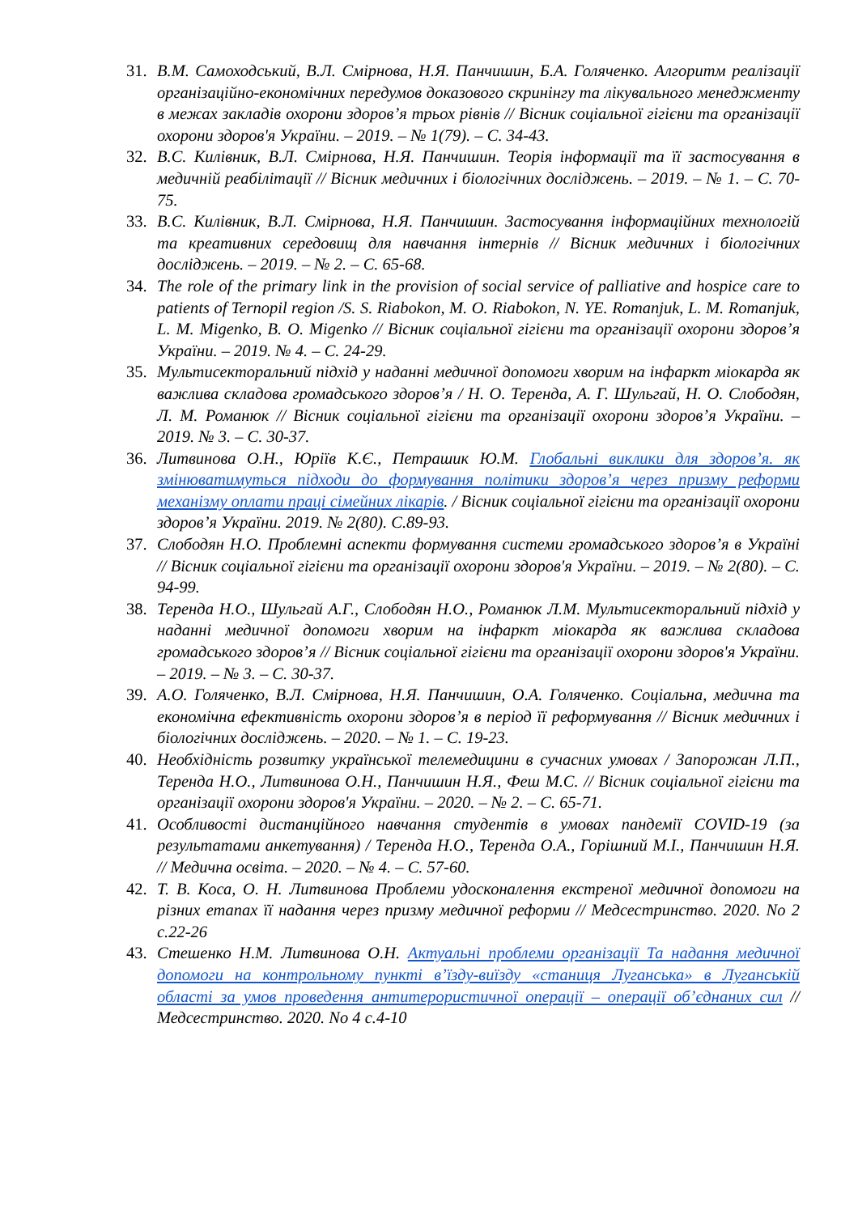31. В.М. Самоходський, В.Л. Смірнова, Н.Я. Панчишин, Б.А. Голяченко. Алгоритм реалізації організаційно-економічних передумов доказового скринінгу та лікувального менеджменту в межах закладів охорони здоров’я трьох рівнів // Вісник соціальної гігієни та організації охорони здоров'я України. – 2019. – № 1(79). – С. 34-43.
32. В.С. Килівник, В.Л. Смірнова, Н.Я. Панчишин. Теорія інформації та її застосування в медичній реабілітації // Вісник медичних і біологічних досліджень. – 2019. – № 1. – С. 70-75.
33. В.С. Килівник, В.Л. Смірнова, Н.Я. Панчишин. Застосування інформаційних технологій та креативних середовищ для навчання інтернів // Вісник медичних і біологічних досліджень. – 2019. – № 2. – С. 65-68.
34. The role of the primary link in the provision of social service of palliative and hospice care to patients of Ternopil region /S. S. Riabokon, M. O. Riabokon, N. YE. Romanjuk, L. M. Romanjuk, L. M. Migenko, B. O. Migenko // Вісник соціальної гігієни та організації охорони здоров’я України. – 2019. № 4. – С. 24-29.
35. Мультисекторальний підхід у наданні медичної допомоги хворим на інфаркт міокарда як важлива складова громадського здоров’я / Н. О. Теренда, А. Г. Шульгай, Н. О. Слободян, Л. М. Романюк // Вісник соціальної гігієни та організації охорони здоров’я України. – 2019. № 3. – С. 30-37.
36. Литвинова О.Н., Юріїв К.Є., Петрашик Ю.М. Глобальні виклики для здоров’я. як змінюватимуться підходи до формування політики здоров’я через призму реформи механізму оплати праці сімейних лікарів. / Вісник соціальної гігієни та організації охорони здоров’я України. 2019. № 2(80). С.89-93.
37. Слободян Н.О. Проблемні аспекти формування системи громадського здоров’я в Україні // Вісник соціальної гігієни та організації охорони здоров'я України. – 2019. – № 2(80). – С. 94-99.
38. Теренда Н.О., Шульгай А.Г., Слободян Н.О., Романюк Л.М. Мультисекторальний підхід у наданні медичної допомоги хворим на інфаркт міокарда як важлива складова громадського здоров’я // Вісник соціальної гігієни та організації охорони здоров'я України. – 2019. – № 3. – С. 30-37.
39. А.О. Голяченко, В.Л. Смірнова, Н.Я. Панчишин, О.А. Голяченко. Соціальна, медична та економічна ефективність охорони здоров’я в період її реформування // Вісник медичних і біологічних досліджень. – 2020. – № 1. – С. 19-23.
40. Необхідність розвитку української телемедицини в сучасних умовах / Запорожан Л.П., Теренда Н.О., Литвинова О.Н., Панчишин Н.Я., Феш М.С. // Вісник соціальної гігієни та організації охорони здоров'я України. – 2020. – № 2. – С. 65-71.
41. Особливості дистанційного навчання студентів в умовах пандемії COVID-19 (за результатами анкетування) / Теренда Н.О., Теренда О.А., Горішний М.І., Панчишин Н.Я. // Медична освіта. – 2020. – № 4. – С. 57-60.
42. Т. В. Коса, О. Н. Литвинова Проблеми удосконалення екстреної медичної допомоги на різних етапах її надання через призму медичної реформи // Медсестринство. 2020. No 2 с.22-26
43. Стешенко Н.М. Литвинова О.Н. Актуальні проблеми організації Та надання медичної допомоги на контрольному пункті в’їзду-виїзду «станиця Луганська» в Луганській області за умов проведення антитерористичної операції – операції об’єднаних сил // Медсестринство. 2020. No 4 с.4-10